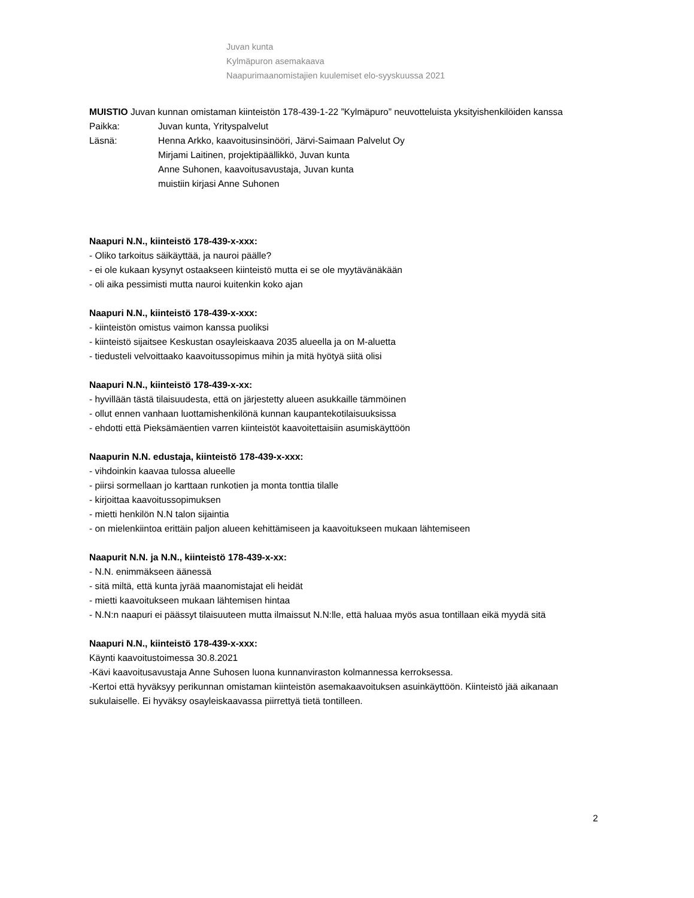Juvan kunta
Kylmäpuron asemakaava
Naapurimaanomistajien kuulemiset elo-syyskuussa 2021
MUISTIO Juvan kunnan omistaman kiinteistön 178-439-1-22 ”Kylmäpuro” neuvotteluista yksityishenkilöiden kanssa
Paikka: Juvan kunta, Yrityspalvelut
Läsnä: Henna Arkko, kaavoitusinsinööri, Järvi-Saimaan Palvelut Oy
Mirjami Laitinen, projektipäällikkö, Juvan kunta
Anne Suhonen, kaavoitusavustaja, Juvan kunta
muistiin kirjasi Anne Suhonen
Naapuri N.N., kiinteistö 178-439-x-xxx:
- Oliko tarkoitus säikäyttää, ja nauroi päälle?
- ei ole kukaan kysynyt ostaakseen kiinteistö mutta ei se ole myytävänäkään
- oli aika pessimisti mutta nauroi kuitenkin koko ajan
Naapuri N.N., kiinteistö 178-439-x-xxx:
- kiinteistön omistus vaimon kanssa puoliksi
- kiinteistö sijaitsee Keskustan osayleiskaava 2035 alueella ja on M-aluetta
- tiedusteli velvoittaako kaavoitussopimus mihin ja mitä hyötyä siitä olisi
Naapuri N.N., kiinteistö 178-439-x-xx:
- hyvillään tästä tilaisuudesta, että on järjestetty alueen asukkaille tämmöinen
- ollut ennen vanhaan luottamishenkilönä kunnan kaupantekotilaisuuksissa
- ehdotti että Pieksämäentien varren kiinteistöt kaavoitettaisiin asumiskäyttöön
Naapurin N.N. edustaja, kiinteistö 178-439-x-xxx:
- vihdoinkin kaavaa tulossa alueelle
- piirsi sormellaan jo karttaan runkotien ja monta tonttia tilalle
- kirjoittaa kaavoitussopimuksen
- mietti henkilön N.N talon sijaintia
- on mielenkiintoa erittäin paljon alueen kehittämiseen ja kaavoitukseen mukaan lähtemiseen
Naapurit N.N. ja N.N., kiinteistö 178-439-x-xx:
- N.N. enimmäkseen äänessä
- sitä miltä, että kunta jyrää maanomistajat eli heidät
- mietti kaavoitukseen mukaan lähtemisen hintaa
- N.N:n naapuri ei päässyt tilaisuuteen mutta ilmaissut N.N:lle, että haluaa myös asua tontillaan eikä myydä sitä
Naapuri N.N., kiinteistö 178-439-x-xxx:
Käynti kaavoitustoimessa 30.8.2021
-Kävi kaavoitusavustaja Anne Suhosen luona kunnanviraston kolmannessa kerroksessa.
-Kertoi että hyväksyy perikunnan omistaman kiinteistön asemakaavoituksen asuinkäyttöön. Kiinteistö jää aikanaan sukulaiselle. Ei hyväksy osayleiskaavassa piirrettyä tietä tontilleen.
2